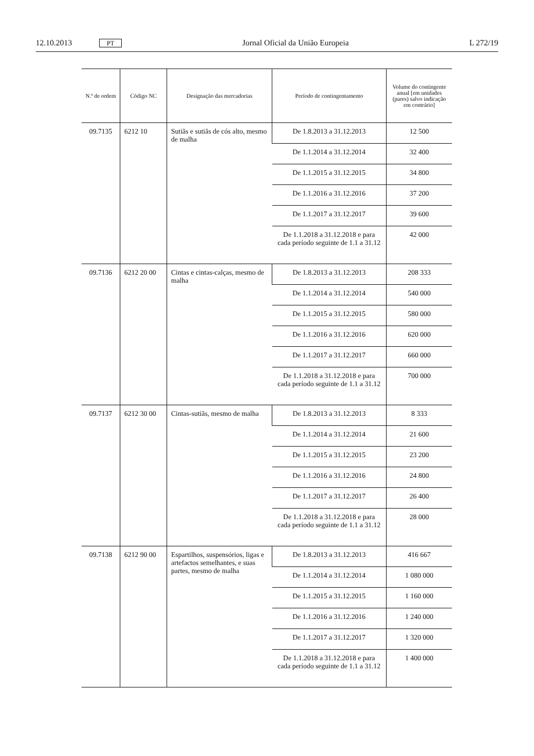12.10.2013 PT Jornal Oficial da União Europeia L 272/19
| N.º de ordem | Código NC | Designação das mercadorias | Período de contingentamento | Volume do contingente anual [em unidades (pares) salvo indicação em contrário] |
| --- | --- | --- | --- | --- |
| 09.7135 | 6212 10 | Sutiãs e sutiãs de cós alto, mesmo de malha | De 1.8.2013 a 31.12.2013 | 12 500 |
| | | | De 1.1.2014 a 31.12.2014 | 32 400 |
| | | | De 1.1.2015 a 31.12.2015 | 34 800 |
| | | | De 1.1.2016 a 31.12.2016 | 37 200 |
| | | | De 1.1.2017 a 31.12.2017 | 39 600 |
| | | | De 1.1.2018 a 31.12.2018 e para cada período seguinte de 1.1 a 31.12 | 42 000 |
| 09.7136 | 6212 20 00 | Cintas e cintas-calças, mesmo de malha | De 1.8.2013 a 31.12.2013 | 208 333 |
| | | | De 1.1.2014 a 31.12.2014 | 540 000 |
| | | | De 1.1.2015 a 31.12.2015 | 580 000 |
| | | | De 1.1.2016 a 31.12.2016 | 620 000 |
| | | | De 1.1.2017 a 31.12.2017 | 660 000 |
| | | | De 1.1.2018 a 31.12.2018 e para cada período seguinte de 1.1 a 31.12 | 700 000 |
| 09.7137 | 6212 30 00 | Cintas-sutiãs, mesmo de malha | De 1.8.2013 a 31.12.2013 | 8 333 |
| | | | De 1.1.2014 a 31.12.2014 | 21 600 |
| | | | De 1.1.2015 a 31.12.2015 | 23 200 |
| | | | De 1.1.2016 a 31.12.2016 | 24 800 |
| | | | De 1.1.2017 a 31.12.2017 | 26 400 |
| | | | De 1.1.2018 a 31.12.2018 e para cada período seguinte de 1.1 a 31.12 | 28 000 |
| 09.7138 | 6212 90 00 | Espartilhos, suspensórios, ligas e artefactos semelhantes, e suas partes, mesmo de malha | De 1.8.2013 a 31.12.2013 | 416 667 |
| | | | De 1.1.2014 a 31.12.2014 | 1 080 000 |
| | | | De 1.1.2015 a 31.12.2015 | 1 160 000 |
| | | | De 1.1.2016 a 31.12.2016 | 1 240 000 |
| | | | De 1.1.2017 a 31.12.2017 | 1 320 000 |
| | | | De 1.1.2018 a 31.12.2018 e para cada período seguinte de 1.1 a 31.12 | 1 400 000 |